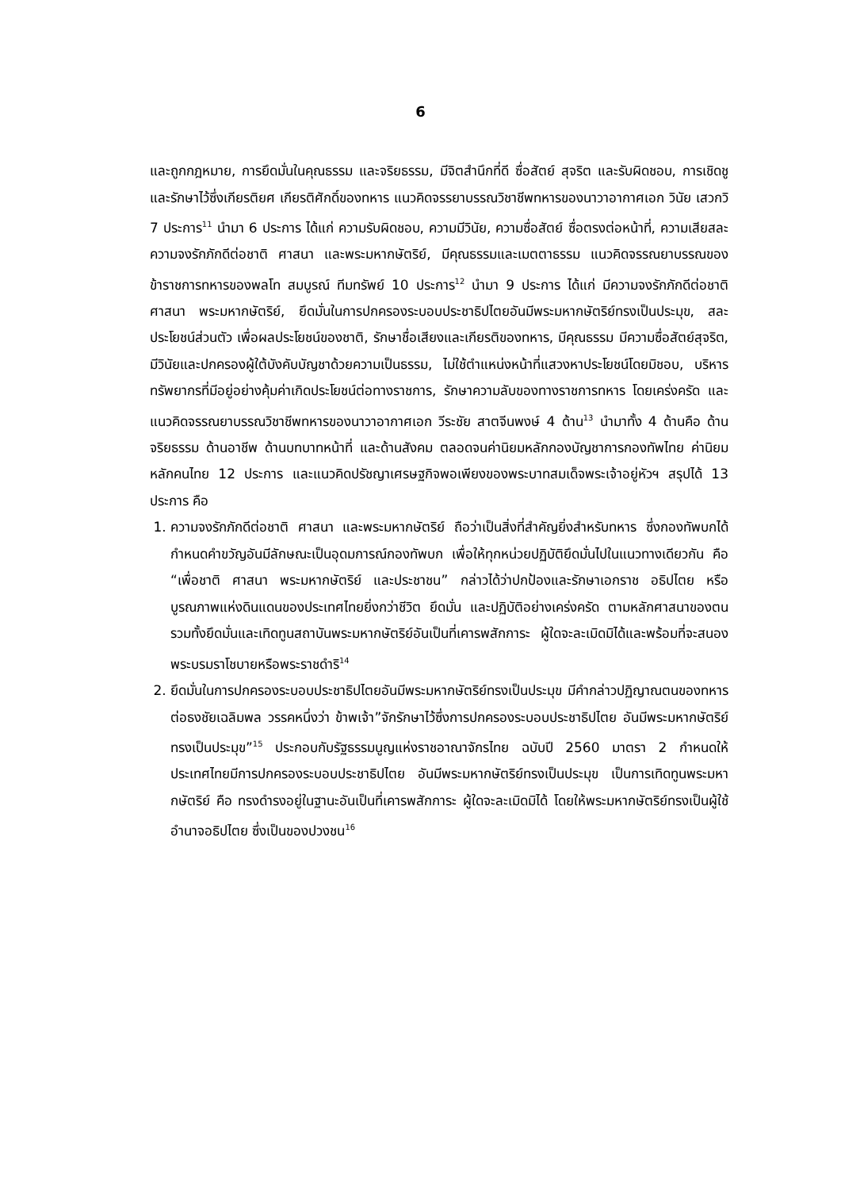6
และถูกกฎหมาย, การยึดมั่นในคุณธรรม และจริยธรรม, มีจิตสำนึกที่ดี ซื่อสัตย์ สุจริต และรับผิดชอบ, การเชิดชูและรักษาไว้ซึ่งเกียรติยศ เกียรติศักดิ์ของทหาร แนวคิดจรรยาบรรณวิชาชีพทหารของนาวาอากาศเอก วินัย เสวกวิ 7 ประการ<sup>11</sup> นำมา 6 ประการ ได้แก่ ความรับผิดชอบ, ความมีวินัย, ความซื่อสัตย์ ซื่อตรงต่อหน้าที่, ความเสียสละ ความจงรักภักดีต่อชาติ ศาสนา และพระมหากษัตริย์, มีคุณธรรมและเมตตาธรรม แนวคิดจรรณยาบรรณของข้าราชการทหารของพลโท สมบูรณ์ ทีมทรัพย์ 10 ประการ<sup>12</sup> นำมา 9 ประการ ได้แก่ มีความจงรักภักดีต่อชาติ ศาสนา พระมหากษัตริย์, ยึดมั่นในการปกครองระบอบประชาธิปไตยอันมีพระมหากษัตริย์ทรงเป็นประมุข, สละประโยชน์ส่วนตัว เพื่อผลประโยชน์ของชาติ, รักษาชื่อเสียงและเกียรติของทหาร, มีคุณธรรม มีความซื่อสัตย์สุจริต, มีวินัยและปกครองผู้ใต้บังคับบัญชาด้วยความเป็นธรรม, ไม่ใช้ตำแหน่งหน้าที่แสวงหาประโยชน์โดยมิชอบ, บริหารทรัพยากรที่มีอยู่อย่างคุ้มค่าเกิดประโยชน์ต่อทางราชการ, รักษาความลับของทางราชการทหาร โดยเคร่งครัด และแนวคิดจรรณยาบรรณวิชาชีพทหารของนาวาอากาศเอก วีระชัย สาตจีนพงษ์ 4 ด้าน<sup>13</sup> นำมาทั้ง 4 ด้านคือ ด้านจริยธรรม ด้านอาชีพ ด้านบทบาทหน้าที่ และด้านสังคม ตลอดจนค่านิยมหลักกองบัญชาการกองทัพไทย ค่านิยมหลักคนไทย 12 ประการ และแนวคิดปรัชญาเศรษฐกิจพอเพียงของพระบาทสมเด็จพระเจ้าอยู่หัวฯ สรุปได้ 13 ประการ คือ
1. ความจงรักภักดีต่อชาติ ศาสนา และพระมหากษัตริย์ ถือว่าเป็นสิ่งที่สำคัญยิ่งสำหรับทหาร ซึ่งกองทัพบกได้กำหนดคำขวัญอันมีลักษณะเป็นอุดมการณ์กองทัพบก เพื่อให้ทุกหน่วยปฏิบัติยึดมั่นไปในแนวทางเดียวกัน คือ “เพื่อชาติ ศาสนา พระมหากษัตริย์ และประชาชน” กล่าวได้ว่าปกป้องและรักษาเอกราช อธิปไตย หรือบูรณภาพแห่งดินแดนของประเทศไทยยิ่งกว่าชีวิต ยึดมั่น และปฏิบัติอย่างเคร่งครัด ตามหลักศาสนาของตน รวมทั้งยึดมั่นและเทิดทูนสถาบันพระมหากษัตริย์อันเป็นที่เคารพสักการะ ผู้ใดจะละเมิดมิได้และพร้อมที่จะสนองพระบรมราโชบายหรือพระราชดำริ<sup>14</sup>
2. ยึดมั่นในการปกครองระบอบประชาธิปไตยอันมีพระมหากษัตริย์ทรงเป็นประมุข มีคำกล่าวปฏิญาณตนของทหารต่อธงชัยเฉลิมพล วรรคหนึ่งว่า ข้าพเจ้า”จักรักษาไว้ซึ่งการปกครองระบอบประชาธิปไตย อันมีพระมหากษัตริย์ทรงเป็นประมุข”<sup>15</sup> ประกอบกับรัฐธรรมนูญแห่งราชอาณาจักรไทย ฉบับปี 2560 มาตรา 2 กำหนดให้ประเทศไทยมีการปกครองระบอบประชาธิปไตย อันมีพระมหากษัตริย์ทรงเป็นประมุข เป็นการเทิดทูนพระมหากษัตริย์ คือ ทรงดำรงอยู่ในฐานะอันเป็นที่เคารพสักการะ ผู้ใดจะละเมิดมิได้ โดยให้พระมหากษัตริย์ทรงเป็นผู้ใช้อำนาจอธิปไตย ซึ่งเป็นของปวงชน<sup>16</sup>